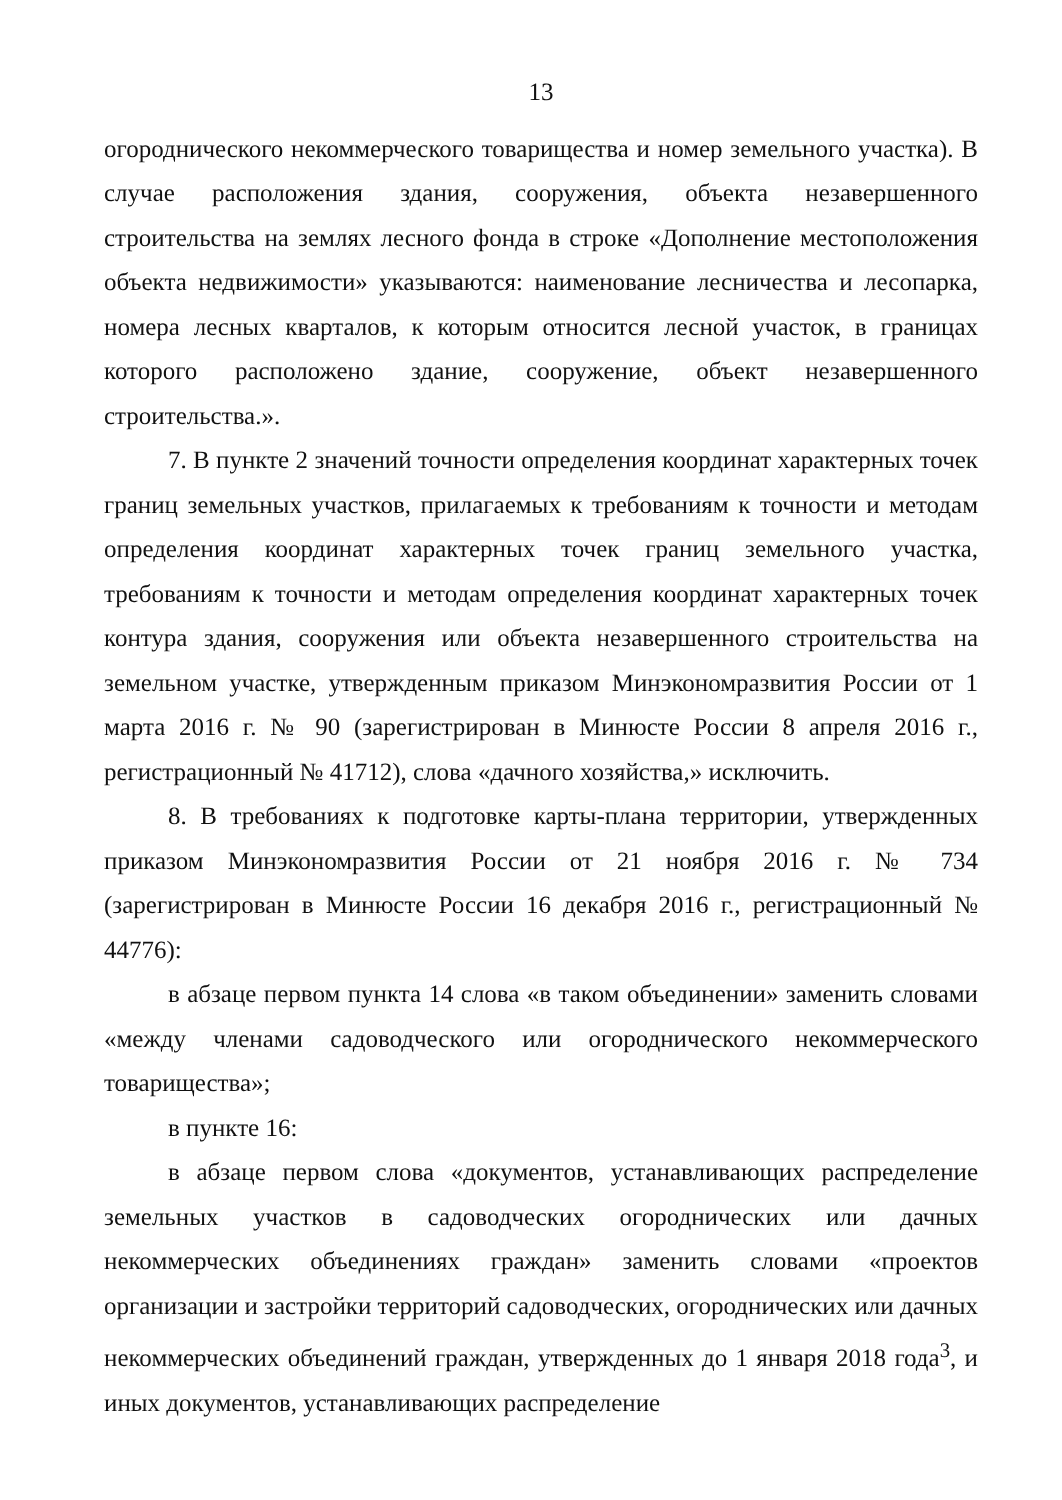13
огороднического некоммерческого товарищества и номер земельного участка). В случае расположения здания, сооружения, объекта незавершенного строительства на землях лесного фонда в строке «Дополнение местоположения объекта недвижимости» указываются: наименование лесничества и лесопарка, номера лесных кварталов, к которым относится лесной участок, в границах которого расположено здание, сооружение, объект незавершенного строительства.».
7. В пункте 2 значений точности определения координат характерных точек границ земельных участков, прилагаемых к требованиям к точности и методам определения координат характерных точек границ земельного участка, требованиям к точности и методам определения координат характерных точек контура здания, сооружения или объекта незавершенного строительства на земельном участке, утвержденным приказом Минэкономразвития России от 1 марта 2016 г. № 90 (зарегистрирован в Минюсте России 8 апреля 2016 г., регистрационный № 41712), слова «дачного хозяйства,» исключить.
8. В требованиях к подготовке карты-плана территории, утвержденных приказом Минэкономразвития России от 21 ноября 2016 г. № 734 (зарегистрирован в Минюсте России 16 декабря 2016 г., регистрационный № 44776):
в абзаце первом пункта 14 слова «в таком объединении» заменить словами «между членами садоводческого или огороднического некоммерческого товарищества»;
в пункте 16:
в абзаце первом слова «документов, устанавливающих распределение земельных участков в садоводческих огороднических или дачных некоммерческих объединениях граждан» заменить словами «проектов организации и застройки территорий садоводческих, огороднических или дачных некоммерческих объединений граждан, утвержденных до 1 января 2018 года<sup>3</sup>, и иных документов, устанавливающих распределение